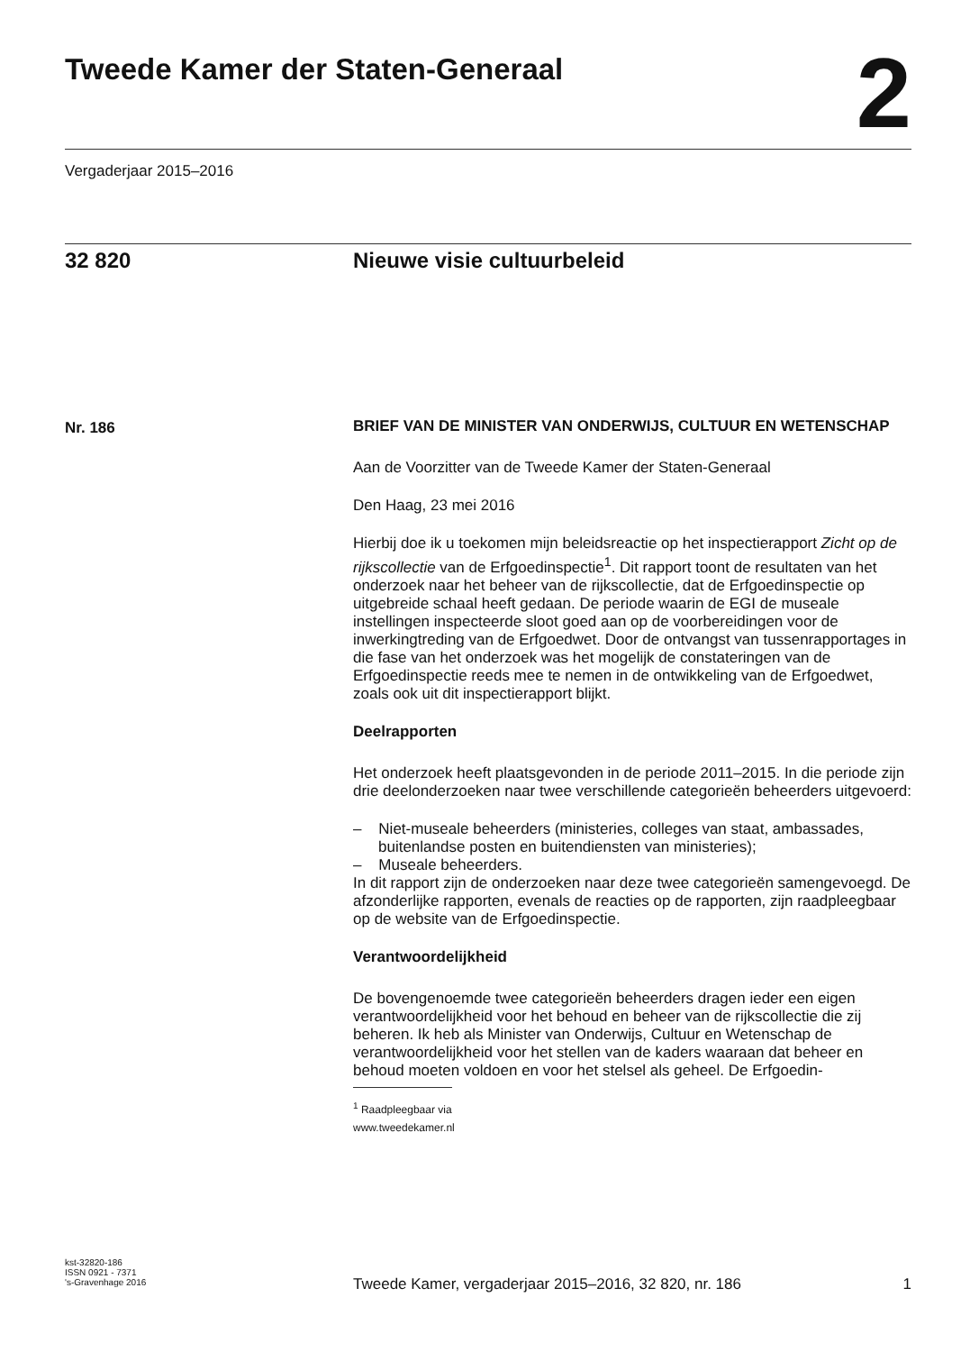Tweede Kamer der Staten-Generaal
2
Vergaderjaar 2015–2016
32 820 Nieuwe visie cultuurbeleid
Nr. 186
BRIEF VAN DE MINISTER VAN ONDERWIJS, CULTUUR EN WETENSCHAP
Aan de Voorzitter van de Tweede Kamer der Staten-Generaal
Den Haag, 23 mei 2016
Hierbij doe ik u toekomen mijn beleidsreactie op het inspectierapport Zicht op de rijkscollectie van de Erfgoedinspectie<sup>1</sup>. Dit rapport toont de resultaten van het onderzoek naar het beheer van de rijkscollectie, dat de Erfgoedinspectie op uitgebreide schaal heeft gedaan. De periode waarin de EGI de museale instellingen inspecteerde sloot goed aan op de voorbereidingen voor de inwerkingtreding van de Erfgoedwet. Door de ontvangst van tussenrapportages in die fase van het onderzoek was het mogelijk de constateringen van de Erfgoedinspectie reeds mee te nemen in de ontwikkeling van de Erfgoedwet, zoals ook uit dit inspectierapport blijkt.
Deelrapporten
Het onderzoek heeft plaatsgevonden in de periode 2011–2015. In die periode zijn drie deelonderzoeken naar twee verschillende categorieën beheerders uitgevoerd:
– Niet-museale beheerders (ministeries, colleges van staat, ambassades, buitenlandse posten en buitendiensten van ministeries);
– Museale beheerders.
In dit rapport zijn de onderzoeken naar deze twee categorieën samengevoegd. De afzonderlijke rapporten, evenals de reacties op de rapporten, zijn raadpleegbaar op de website van de Erfgoedinspectie.
Verantwoordelijkheid
De bovengenoemde twee categorieën beheerders dragen ieder een eigen verantwoordelijkheid voor het behoud en beheer van de rijkscollectie die zij beheren. Ik heb als Minister van Onderwijs, Cultuur en Wetenschap de verantwoordelijkheid voor het stellen van de kaders waaraan dat beheer en behoud moeten voldoen en voor het stelsel als geheel. De Erfgoedin-
<sup>1</sup> Raadpleegbaar via www.tweedekamer.nl
kst-32820-186
ISSN 0921 - 7371
's-Gravenhage 2016
Tweede Kamer, vergaderjaar 2015–2016, 32 820, nr. 186 1